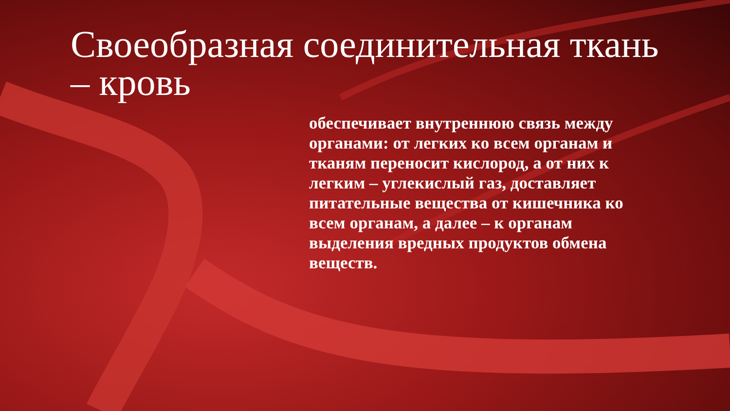Своеобразная соединительная ткань – кровь
обеспечивает внутреннюю связь между органами: от легких ко всем органам и тканям переносит кислород, а от них к легким – углекислый газ, доставляет питательные вещества от кишечника ко всем органам, а далее – к органам выделения вредных продуктов обмена веществ.